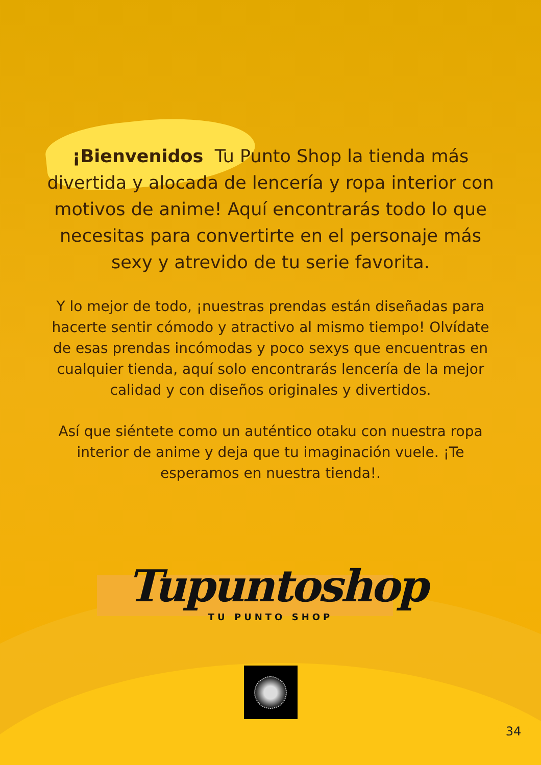¡Bienvenidos Tu Punto Shop la tienda más divertida y alocada de lencería y ropa interior con motivos de anime! Aquí encontrarás todo lo que necesitas para convertirte en el personaje más sexy y atrevido de tu serie favorita.
Y lo mejor de todo, ¡nuestras prendas están diseñadas para hacerte sentir cómodo y atractivo al mismo tiempo! Olvídate de esas prendas incómodas y poco sexys que encuentras en cualquier tienda, aquí solo encontrarás lencería de la mejor calidad y con diseños originales y divertidos.
Así que siéntete como un auténtico otaku con nuestra ropa interior de anime y deja que tu imaginación vuele. ¡Te esperamos en nuestra tienda!.
Tupuntoshop
TU PUNTO SHOP
34